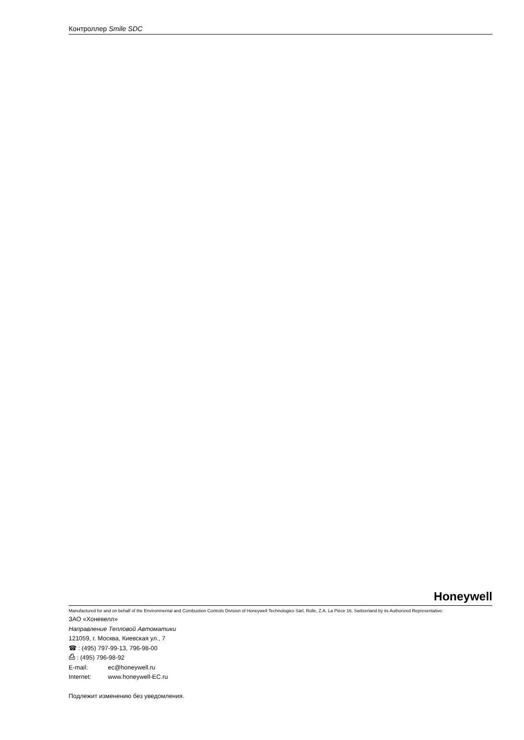Контроллер Smile SDC
Honeywell
Manufactured for and on behalf of the Environmental and Combustion Controls Division of Honeywell Technologies Sàrl, Rolle, Z.A. La Pièce 16, Switzerland by its Authorized Representative:
ЗАО «Хоневелл»
Направление Тепловой Автоматики
121059, г. Москва, Киевская ул., 7
☎ : (495) 797-99-13, 796-98-00
⎙ : (495) 796-98-92
E-mail: ec@honeywell.ru
Internet: www.honeywell-EC.ru
Подлежит изменению без уведомления.